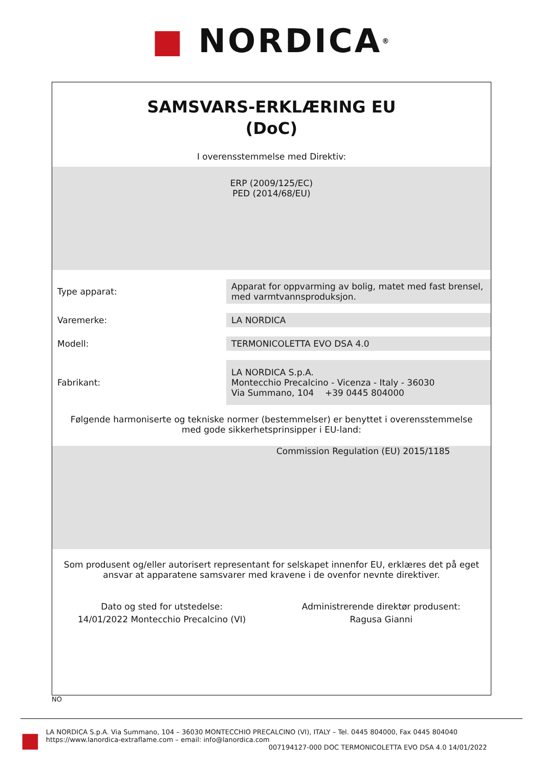■ NORDICA<sup>®</sup>
SAMSVARS-ERKLÆRING EU
(DoC)
I overensstemmelse med Direktiv:
ERP (2009/125/EC)
PED (2014/68/EU)
| Type apparat: | Apparat for oppvarming av bolig, matet med fast brensel, med varmtvannsproduksjon. |
| Varemerke: | LA NORDICA |
| Modell: | TERMONICOLETTA EVO DSA 4.0 |
| Fabrikant: | LA NORDICA S.p.A. Montecchio Precalcino - Vicenza - Italy - 36030 Via Summano, 104 +39 0445 804000 |
Følgende harmoniserte og tekniske normer (bestemmelser) er benyttet i overensstemmelse med gode sikkerhetsprinsipper i EU-land:
Commission Regulation (EU) 2015/1185
Som produsent og/eller autorisert representant for selskapet innenfor EU, erklæres det på eget ansvar at apparatene samsvarer med kravene i de ovenfor nevnte direktiver.
Dato og sted for utstedelse:
14/01/2022 Montecchio Precalcino (VI)
Administrerende direktør produsent:
Ragusa Gianni
NO
■
LA NORDICA S.p.A. Via Summano, 104 – 36030 MONTECCHIO PRECALCINO (VI), ITALY – Tel. 0445 804000, Fax 0445 804040
https://www.lanordica-extraflame.com – email: info@lanordica.com
007194127-000 DOC TERMONICOLETTA EVO DSA 4.0 14/01/2022